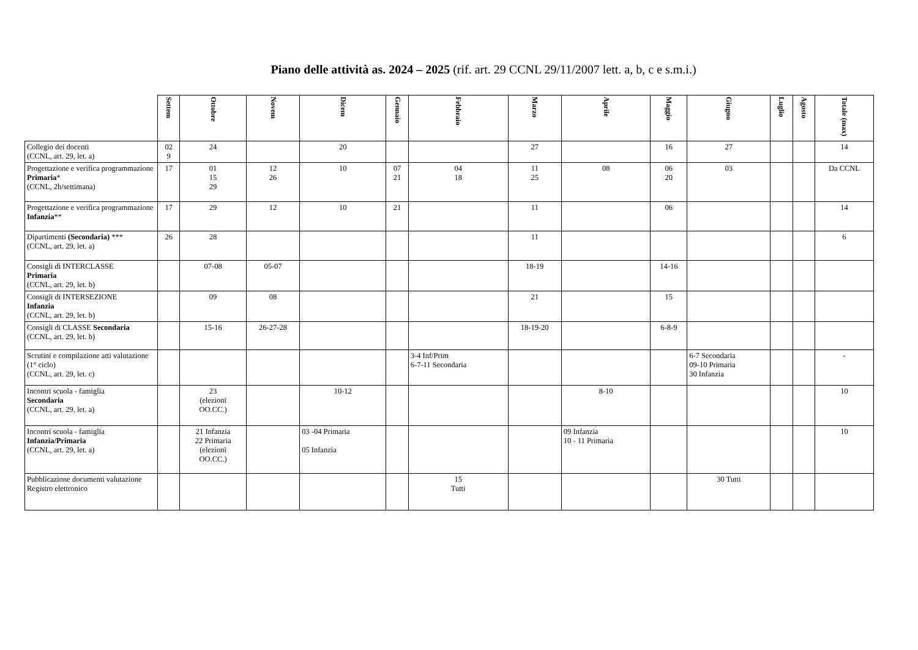Piano delle attività as. 2024 – 2025 (rif. art. 29 CCNL 29/11/2007 lett. a, b, c e s.m.i.)
| | Settem | Ottobre | Novem | Dicem | Gennaio | Febbraio | Marzo | Aprile | Maggio | Giugno | Luglio | Agosto | Totale (max) |
| --- | --- | --- | --- | --- | --- | --- | --- | --- | --- | --- | --- | --- | --- |
| Collegio dei docenti (CCNL, art. 29, let. a) | 02 9 | 24 | | 20 | | | 27 | | 16 | 27 | | | 14 |
| Progettazione e verifica programmazione Primaria * (CCNL, 2h/settimana) | 17 | 01 15 29 | 12 26 | 10 | 07 21 | 04 18 | 11 25 | 08 | 06 20 | 03 | | | Da CCNL |
| Progettazione e verifica programmazione Infanzia ** | 17 | 29 | 12 | 10 | 21 | | 11 | | 06 | | | | 14 |
| Dipartimenti (Secondaria) *** (CCNL, art. 29, let. a) | 26 | 28 | | | | | 11 | | | | | | 6 |
| Consigli di INTERCLASSE Primaria (CCNL, art. 29, let. b) | | 07-08 | 05-07 | | | | 18-19 | | 14-16 | | | | |
| Consigli di INTERSEZIONE Infanzia (CCNL, art. 29, let. b) | | 09 | 08 | | | | 21 | | 15 | | | | |
| Consigli di CLASSE Secondaria (CCNL, art. 29, let. b) | | 15-16 | 26-27-28 | | | | 18-19-20 | | 6-8-9 | | | | |
| Scrutini e compilazione atti valutazione (1° ciclo) (CCNL, art. 29, let. c) | | | | | | 3-4 Inf/Prim 6-7-11 Secondaria | | | | 6-7 Secondaria 09-10 Primaria 30 Infanzia | | | - |
| Incontri scuola - famiglia Secondaria (CCNL, art. 29, let. a) | | 23 (elezioni OO.CC.) | | 10-12 | | | | 8-10 | | | | | 10 |
| Incontri scuola - famiglia Infanzia/Primaria (CCNL, art. 29, let. a) | | 21 Infanzia 22 Primaria (elezioni OO.CC.) | | 03 -04 Primaria 05 Infanzia | | | | 09 Infanzia 10 - 11 Primaria | | | | | 10 |
| Pubblicazione documenti valutazione Registro elettronico | | | | | | 15 Tutti | | | | 30 Tutti | | | |